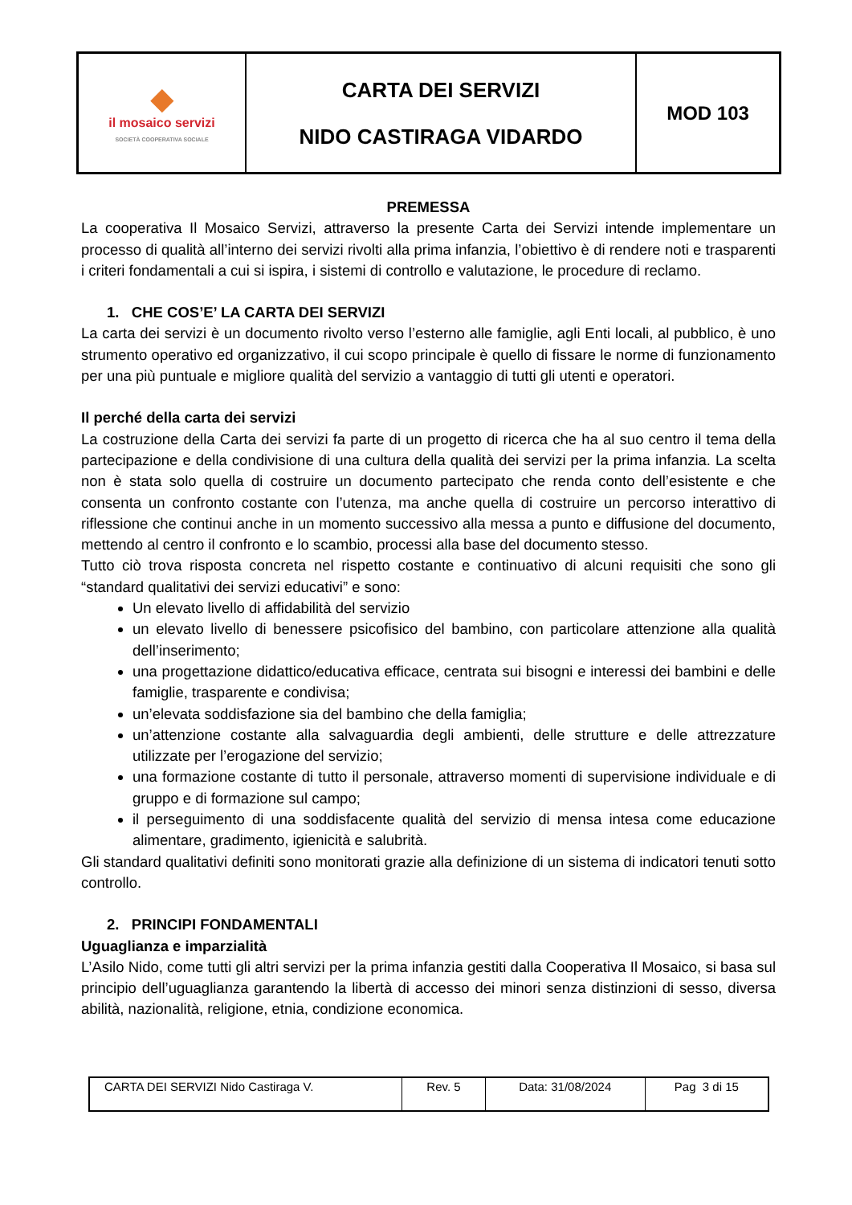| ◆ il mosaico servizi SOCIETÀ COOPERATIVA SOCIALE | CARTA DEI SERVIZI NIDO CASTIRAGA VIDARDO | MOD 103 |
PREMESSA
La cooperativa Il Mosaico Servizi, attraverso la presente Carta dei Servizi intende implementare un processo di qualità all’interno dei servizi rivolti alla prima infanzia, l’obiettivo è di rendere noti e trasparenti i criteri fondamentali a cui si ispira, i sistemi di controllo e valutazione, le procedure di reclamo.
1. CHE COS’E’ LA CARTA DEI SERVIZI
La carta dei servizi è un documento rivolto verso l’esterno alle famiglie, agli Enti locali, al pubblico, è uno strumento operativo ed organizzativo, il cui scopo principale è quello di fissare le norme di funzionamento per una più puntuale e migliore qualità del servizio a vantaggio di tutti gli utenti e operatori.
Il perché della carta dei servizi
La costruzione della Carta dei servizi fa parte di un progetto di ricerca che ha al suo centro il tema della partecipazione e della condivisione di una cultura della qualità dei servizi per la prima infanzia. La scelta non è stata solo quella di costruire un documento partecipato che renda conto dell’esistente e che consenta un confronto costante con l’utenza, ma anche quella di costruire un percorso interattivo di riflessione che continui anche in un momento successivo alla messa a punto e diffusione del documento, mettendo al centro il confronto e lo scambio, processi alla base del documento stesso.
Tutto ciò trova risposta concreta nel rispetto costante e continuativo di alcuni requisiti che sono gli “standard qualitativi dei servizi educativi” e sono:
Un elevato livello di affidabilità del servizio
un elevato livello di benessere psicofisico del bambino, con particolare attenzione alla qualità dell’inserimento;
una progettazione didattico/educativa efficace, centrata sui bisogni e interessi dei bambini e delle famiglie, trasparente e condivisa;
un’elevata soddisfazione sia del bambino che della famiglia;
un’attenzione costante alla salvaguardia degli ambienti, delle strutture e delle attrezzature utilizzate per l’erogazione del servizio;
una formazione costante di tutto il personale, attraverso momenti di supervisione individuale e di gruppo e di formazione sul campo;
il perseguimento di una soddisfacente qualità del servizio di mensa intesa come educazione alimentare, gradimento, igienicità e salubrità.
Gli standard qualitativi definiti sono monitorati grazie alla definizione di un sistema di indicatori tenuti sotto controllo.
2. PRINCIPI FONDAMENTALI
Uguaglianza e imparzialità
L’Asilo Nido, come tutti gli altri servizi per la prima infanzia gestiti dalla Cooperativa Il Mosaico, si basa sul principio dell’uguaglianza garantendo la libertà di accesso dei minori senza distinzioni di sesso, diversa abilità, nazionalità, religione, etnia, condizione economica.
| CARTA DEI SERVIZI Nido Castiraga V. | Rev. 5 | Data: 31/08/2024 | Pag 3 di 15 |